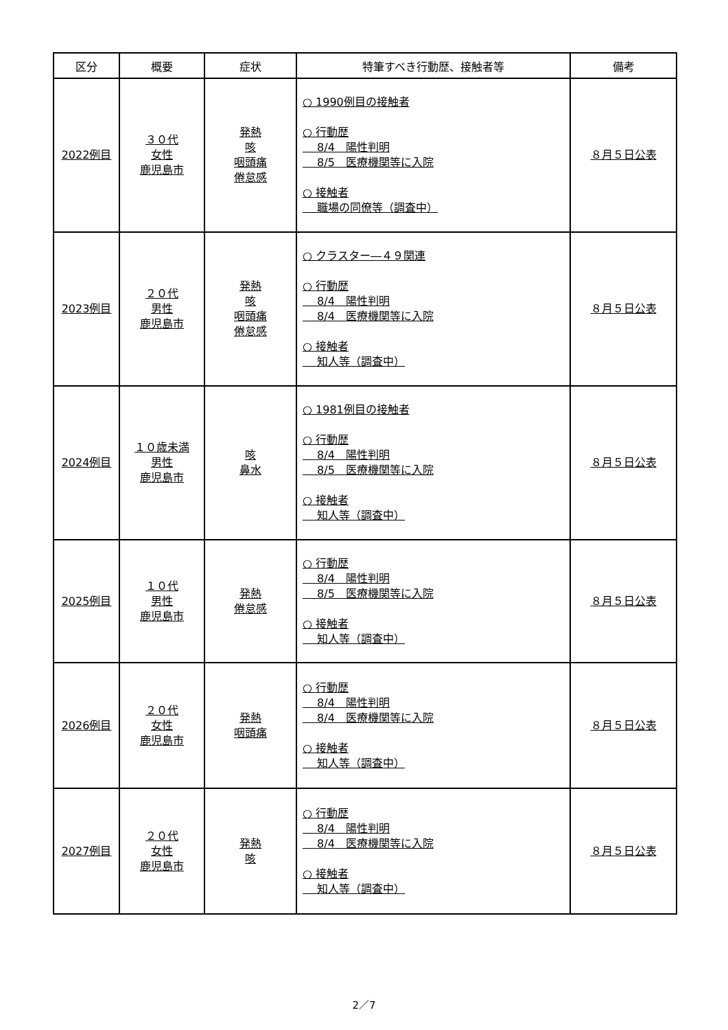| 区分 | 概要 | 症状 | 特筆すべき行動歴、接触者等 | 備考 |
| --- | --- | --- | --- | --- |
| 2022例目 | ３０代 女性 鹿児島市 | 発熱 咳 咽頭痛 倦怠感 | ○ 1990例目の接触者 ○ 行動歴 8/4 陽性判明 8/5 医療機関等に入院 ○ 接触者 職場の同僚等（調査中） | ８月５日公表 |
| 2023例目 | ２０代 男性 鹿児島市 | 発熱 咳 咽頭痛 倦怠感 | ○ クラスター―４９関連 ○ 行動歴 8/4 陽性判明 8/4 医療機関等に入院 ○ 接触者 知人等（調査中） | ８月５日公表 |
| 2024例目 | １０歳未満 男性 鹿児島市 | 咳 鼻水 | ○ 1981例目の接触者 ○ 行動歴 8/4 陽性判明 8/5 医療機関等に入院 ○ 接触者 知人等（調査中） | ８月５日公表 |
| 2025例目 | １０代 男性 鹿児島市 | 発熱 倦怠感 | ○ 行動歴 8/4 陽性判明 8/5 医療機関等に入院 ○ 接触者 知人等（調査中） | ８月５日公表 |
| 2026例目 | ２０代 女性 鹿児島市 | 発熱 咽頭痛 | ○ 行動歴 8/4 陽性判明 8/4 医療機関等に入院 ○ 接触者 知人等（調査中） | ８月５日公表 |
| 2027例目 | ２０代 女性 鹿児島市 | 発熱 咳 | ○ 行動歴 8/4 陽性判明 8/4 医療機関等に入院 ○ 接触者 知人等（調査中） | ８月５日公表 |
2／7